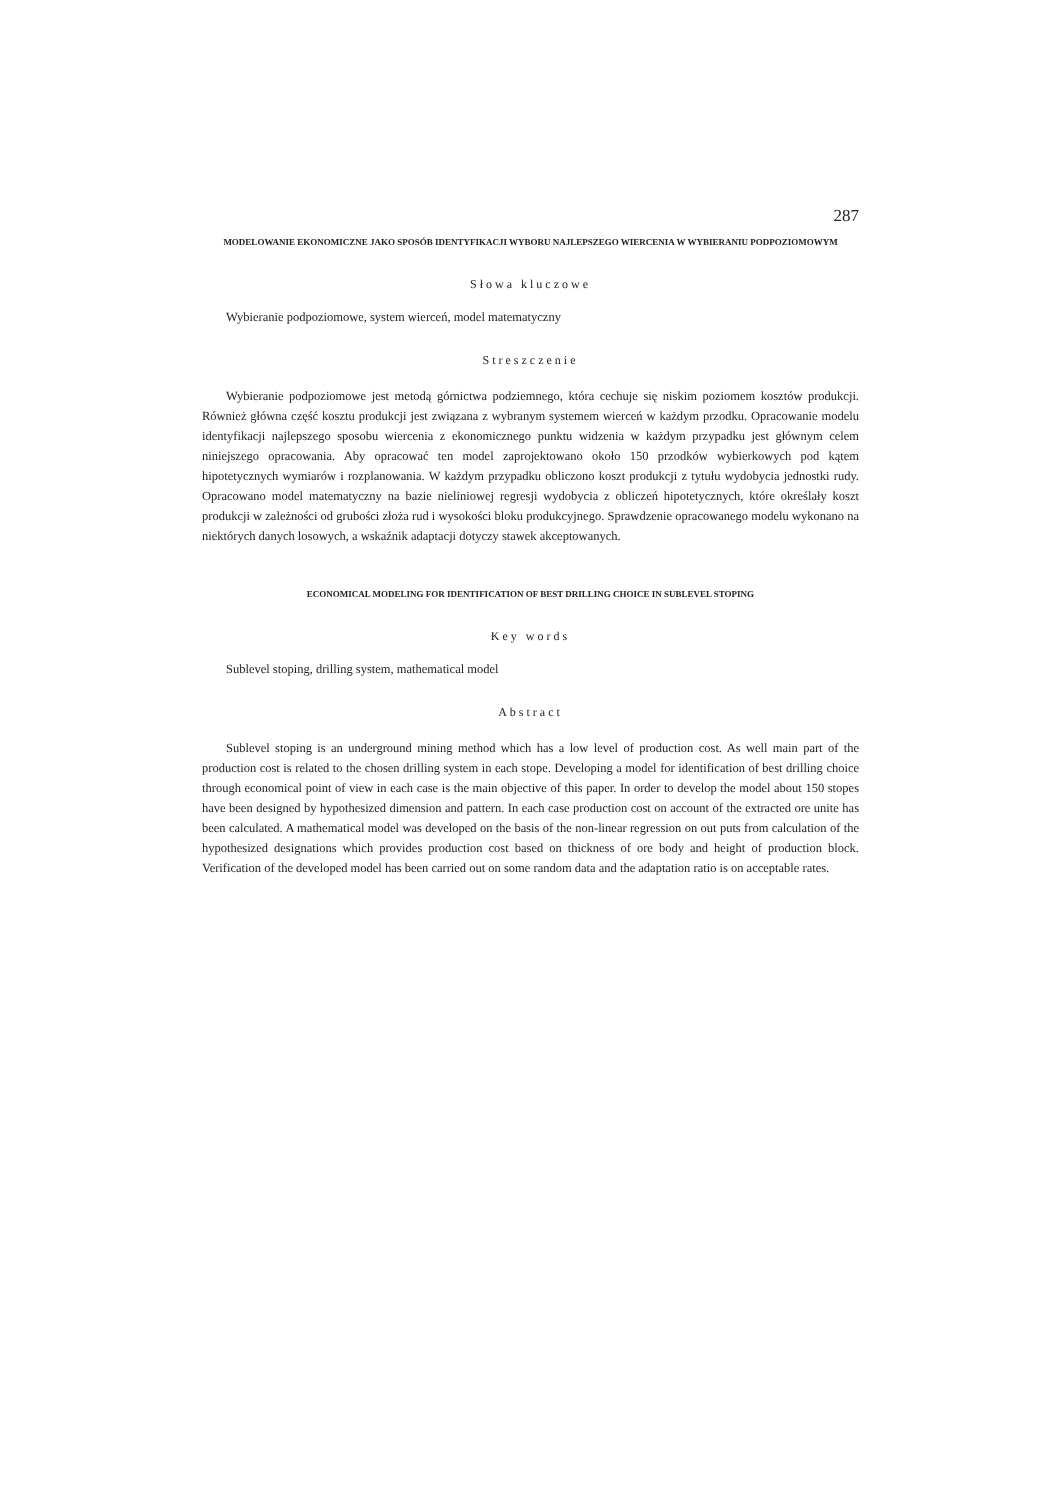287
MODELOWANIE EKONOMICZNE JAKO SPOSÓB IDENTYFIKACJI WYBORU NAJLEPSZEGO WIERCENIA W WYBIERANIU PODPOZIOMOWYM
Słowa kluczowe
Wybieranie podpoziomowe, system wierceń, model matematyczny
Streszczenie
Wybieranie podpoziomowe jest metodą górnictwa podziemnego, która cechuje się niskim poziomem kosztów produkcji. Również główna część kosztu produkcji jest związana z wybranym systemem wierceń w każdym przodku. Opracowanie modelu identyfikacji najlepszego sposobu wiercenia z ekonomicznego punktu widzenia w każdym przypadku jest głównym celem niniejszego opracowania. Aby opracować ten model zaprojektowano około 150 przodków wybierkowych pod kątem hipotetycznych wymiarów i rozplanowania. W każdym przypadku obliczono koszt produkcji z tytułu wydobycia jednostki rudy. Opracowano model matematyczny na bazie nieliniowej regresji wydobycia z obliczeń hipotetycznych, które określały koszt produkcji w zależności od grubości złoża rud i wysokości bloku produkcyjnego. Sprawdzenie opracowanego modelu wykonano na niektórych danych losowych, a wskaźnik adaptacji dotyczy stawek akceptowanych.
ECONOMICAL MODELING FOR IDENTIFICATION OF BEST DRILLING CHOICE IN SUBLEVEL STOPING
Key words
Sublevel stoping, drilling system, mathematical model
Abstract
Sublevel stoping is an underground mining method which has a low level of production cost. As well main part of the production cost is related to the chosen drilling system in each stope. Developing a model for identification of best drilling choice through economical point of view in each case is the main objective of this paper. In order to develop the model about 150 stopes have been designed by hypothesized dimension and pattern. In each case production cost on account of the extracted ore unite has been calculated. A mathematical model was developed on the basis of the non-linear regression on out puts from calculation of the hypothesized designations which provides production cost based on thickness of ore body and height of production block. Verification of the developed model has been carried out on some random data and the adaptation ratio is on acceptable rates.